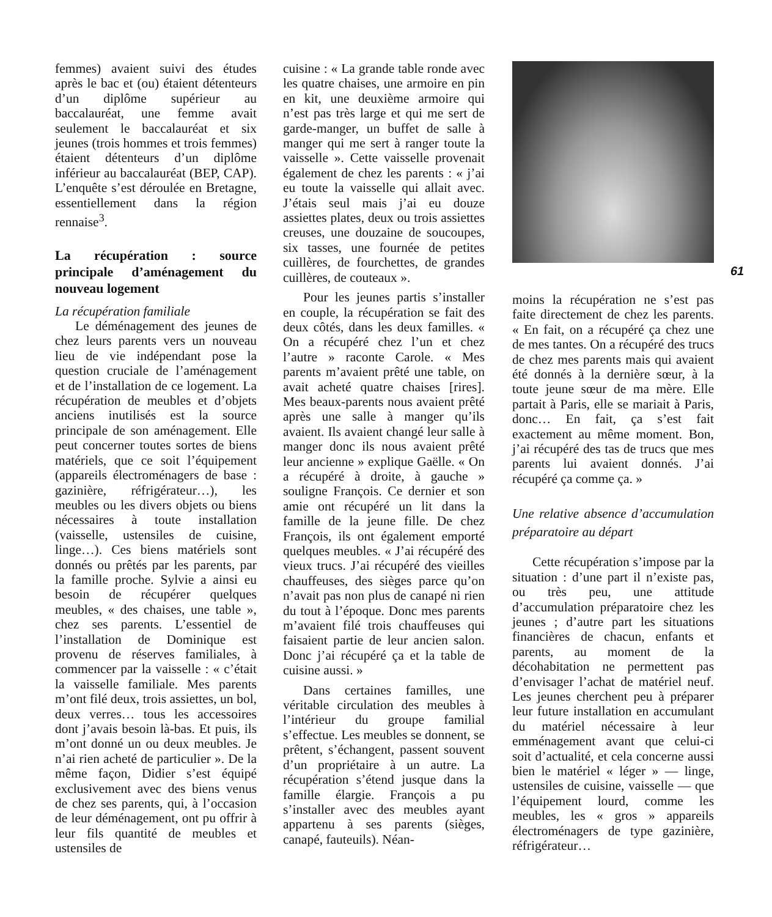femmes) avaient suivi des études après le bac et (ou) étaient détenteurs d’un diplôme supérieur au baccalauréat, une femme avait seulement le baccalauréat et six jeunes (trois hommes et trois femmes) étaient détenteurs d’un diplôme inférieur au baccalauréat (BEP, CAP). L’enquête s’est déroulée en Bretagne, essentiellement dans la région rennaise<sup>3</sup>.
La récupération : source principale d’aménagement du nouveau logement
La récupération familiale
Le déménagement des jeunes de chez leurs parents vers un nouveau lieu de vie indépendant pose la question cruciale de l’aménagement et de l’installation de ce logement. La récupération de meubles et d’objets anciens inutilisés est la source principale de son aménagement. Elle peut concerner toutes sortes de biens matériels, que ce soit l’équipement (appareils électroménagers de base : gazinière, réfrigérateur…), les meubles ou les divers objets ou biens nécessaires à toute installation (vaisselle, ustensiles de cuisine, linge…). Ces biens matériels sont donnés ou prêtés par les parents, par la famille proche. Sylvie a ainsi eu besoin de récupérer quelques meubles, « des chaises, une table », chez ses parents. L’essentiel de l’installation de Dominique est provenu de réserves familiales, à commencer par la vaisselle : « c’était la vaisselle familiale. Mes parents m’ont filé deux, trois assiettes, un bol, deux verres… tous les accessoires dont j’avais besoin là-bas. Et puis, ils m’ont donné un ou deux meubles. Je n’ai rien acheté de particulier ». De la même façon, Didier s’est équipé exclusivement avec des biens venus de chez ses parents, qui, à l’occasion de leur déménagement, ont pu offrir à leur fils quantité de meubles et ustensiles de
cuisine : « La grande table ronde avec les quatre chaises, une armoire en pin en kit, une deuxième armoire qui n’est pas très large et qui me sert de garde-manger, un buffet de salle à manger qui me sert à ranger toute la vaisselle ». Cette vaisselle provenait également de chez les parents : « j’ai eu toute la vaisselle qui allait avec. J’étais seul mais j’ai eu douze assiettes plates, deux ou trois assiettes creuses, une douzaine de soucoupes, six tasses, une fournée de petites cuillères, de fourchettes, de grandes cuillères, de couteaux ».
Pour les jeunes partis s’installer en couple, la récupération se fait des deux côtés, dans les deux familles. « On a récupéré chez l’un et chez l’autre » raconte Carole. « Mes parents m’avaient prêté une table, on avait acheté quatre chaises [rires]. Mes beaux-parents nous avaient prêté après une salle à manger qu’ils avaient. Ils avaient changé leur salle à manger donc ils nous avaient prêté leur ancienne » explique Gaëlle. « On a récupéré à droite, à gauche » souligne François. Ce dernier et son amie ont récupéré un lit dans la famille de la jeune fille. De chez François, ils ont également emporté quelques meubles. « J’ai récupéré des vieux trucs. J’ai récupéré des vieilles chauffeuses, des sièges parce qu’on n’avait pas non plus de canapé ni rien du tout à l’époque. Donc mes parents m’avaient filé trois chauffeuses qui faisaient partie de leur ancien salon. Donc j’ai récupéré ça et la table de cuisine aussi. »
Dans certaines familles, une véritable circulation des meubles à l’intérieur du groupe familial s’effectue. Les meubles se donnent, se prêtent, s’échangent, passent souvent d’un propriétaire à un autre. La récupération s’étend jusque dans la famille élargie. François a pu s’installer avec des meubles ayant appartenu à ses parents (sièges, canapé, fauteuils). Néan-
moins la récupération ne s’est pas faite directement de chez les parents. « En fait, on a récupéré ça chez une de mes tantes. On a récupéré des trucs de chez mes parents mais qui avaient été donnés à la dernière sœur, à la toute jeune sœur de ma mère. Elle partait à Paris, elle se mariait à Paris, donc… En fait, ça s’est fait exactement au même moment. Bon, j’ai récupéré des tas de trucs que mes parents lui avaient donnés. J’ai récupéré ça comme ça. »
Une relative absence d’accumulation préparatoire au départ
Cette récupération s’impose par la situation : d’une part il n’existe pas, ou très peu, une attitude d’accumulation préparatoire chez les jeunes ; d’autre part les situations financières de chacun, enfants et parents, au moment de la décohabitation ne permettent pas d’envisager l’achat de matériel neuf. Les jeunes cherchent peu à préparer leur future installation en accumulant du matériel nécessaire à leur emménagement avant que celui-ci soit d’actualité, et cela concerne aussi bien le matériel « léger » — linge, ustensiles de cuisine, vaisselle — que l’équipement lourd, comme les meubles, les « gros » appareils électroménagers de type gazinière, réfrigérateur…
61